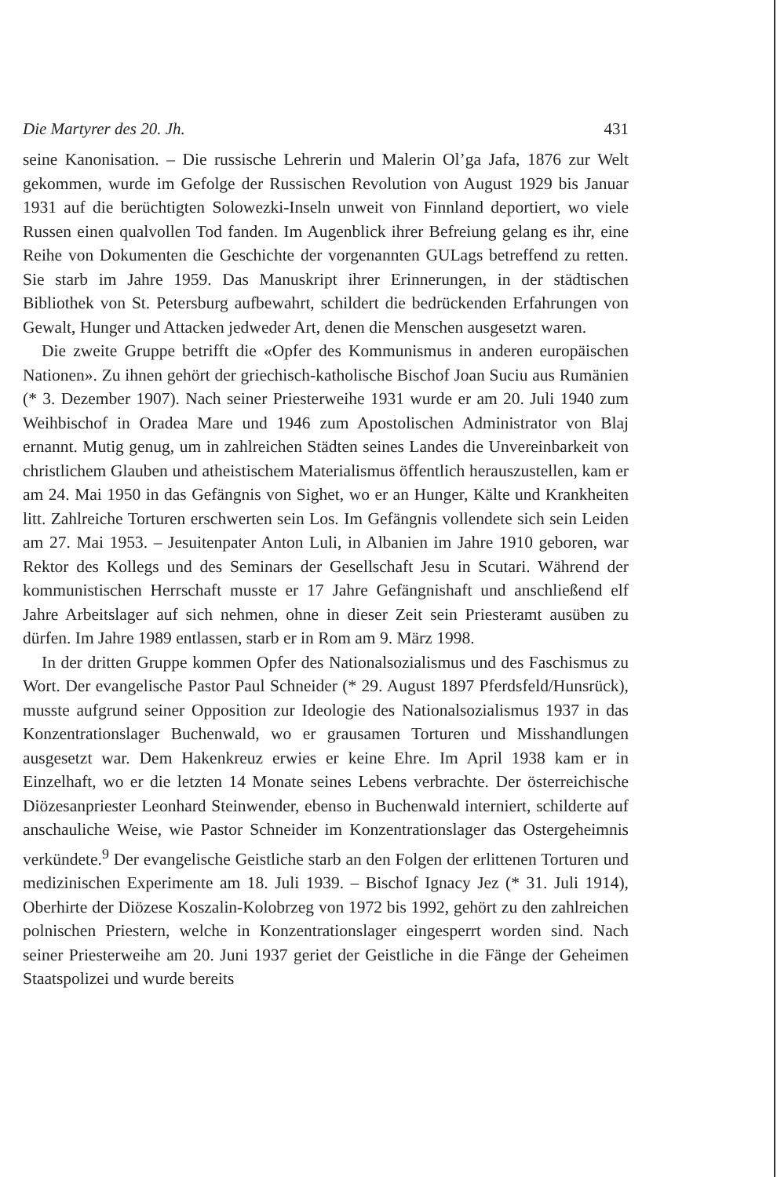Die Martyrer des 20. Jh. 431
seine Kanonisation. – Die russische Lehrerin und Malerin Ol’ga Jafa, 1876 zur Welt gekommen, wurde im Gefolge der Russischen Revolution von August 1929 bis Januar 1931 auf die berüchtigten Solowezki-Inseln unweit von Finnland deportiert, wo viele Russen einen qualvollen Tod fanden. Im Augenblick ihrer Befreiung gelang es ihr, eine Reihe von Dokumenten die Geschichte der vorgenannten GULags betreffend zu retten. Sie starb im Jahre 1959. Das Manuskript ihrer Erinnerungen, in der städtischen Bibliothek von St. Petersburg aufbewahrt, schildert die bedrückenden Erfahrungen von Gewalt, Hunger und Attacken jedweder Art, denen die Menschen ausgesetzt waren.
Die zweite Gruppe betrifft die «Opfer des Kommunismus in anderen europäischen Nationen». Zu ihnen gehört der griechisch-katholische Bischof Joan Suciu aus Rumänien (* 3. Dezember 1907). Nach seiner Priesterweihe 1931 wurde er am 20. Juli 1940 zum Weihbischof in Oradea Mare und 1946 zum Apostolischen Administrator von Blaj ernannt. Mutig genug, um in zahlreichen Städten seines Landes die Unvereinbarkeit von christlichem Glauben und atheistischem Materialismus öffentlich herauszustellen, kam er am 24. Mai 1950 in das Gefängnis von Sighet, wo er an Hunger, Kälte und Krankheiten litt. Zahlreiche Torturen erschwerten sein Los. Im Gefängnis vollendete sich sein Leiden am 27. Mai 1953. – Jesuitenpater Anton Luli, in Albanien im Jahre 1910 geboren, war Rektor des Kollegs und des Seminars der Gesellschaft Jesu in Scutari. Während der kommunistischen Herrschaft musste er 17 Jahre Gefängnishaft und anschließend elf Jahre Arbeitslager auf sich nehmen, ohne in dieser Zeit sein Priesteramt ausüben zu dürfen. Im Jahre 1989 entlassen, starb er in Rom am 9. März 1998.
In der dritten Gruppe kommen Opfer des Nationalsozialismus und des Faschismus zu Wort. Der evangelische Pastor Paul Schneider (* 29. August 1897 Pferdsfeld/Hunsrück), musste aufgrund seiner Opposition zur Ideologie des Nationalsozialismus 1937 in das Konzentrationslager Buchenwald, wo er grausamen Torturen und Misshandlungen ausgesetzt war. Dem Hakenkreuz erwies er keine Ehre. Im April 1938 kam er in Einzelhaft, wo er die letzten 14 Monate seines Lebens verbrachte. Der österreichische Diözesanpriester Leonhard Steinwender, ebenso in Buchenwald interniert, schilderte auf anschauliche Weise, wie Pastor Schneider im Konzentrationslager das Ostergeheimnis verkündete.<sup>9</sup> Der evangelische Geistliche starb an den Folgen der erlittenen Torturen und medizinischen Experimente am 18. Juli 1939. – Bischof Ignacy Jez (* 31. Juli 1914), Oberhirte der Diözese Koszalin-Kolobrzeg von 1972 bis 1992, gehört zu den zahlreichen polnischen Priestern, welche in Konzentrationslager eingesperrt worden sind. Nach seiner Priesterweihe am 20. Juni 1937 geriet der Geistliche in die Fänge der Geheimen Staatspolizei und wurde bereits